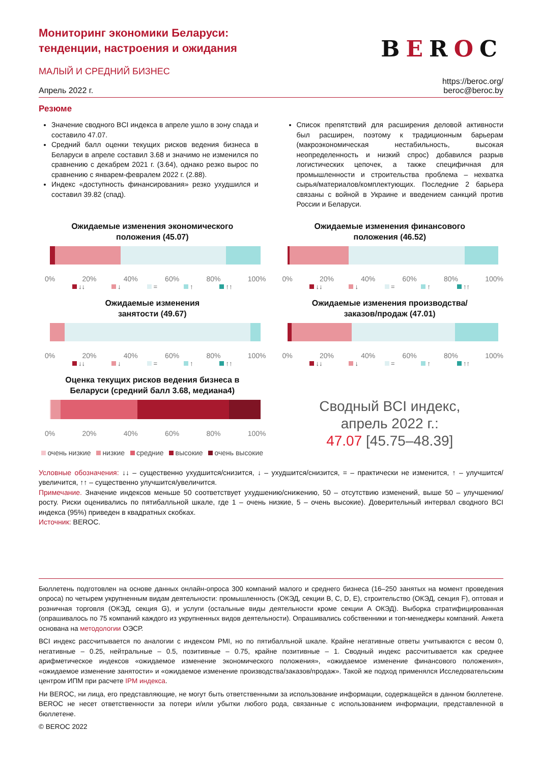Мониторинг экономики Беларуси:
тенденции, настроения и ожидания
МАЛЫЙ И СРЕДНИЙ БИЗНЕС
BEROC
Апрель 2022 г. https://beroc.org/
beroc@beroc.by
Резюме
Значение сводного BCI индекса в апреле ушло в зону спада и составило 47.07.
Средний балл оценки текущих рисков ведения бизнеса в Беларуси в апреле составил 3.68 и значимо не изменился по сравнению с декабрем 2021 г. (3.64), однако резко вырос по сравнению с январем-февралем 2022 г. (2.88).
Индекс «доступность финансирования» резко ухудшился и составил 39.82 (спад).
Список препятствий для расширения деловой активности был расширен, поэтому к традиционным барьерам (макроэкономическая нестабильность, высокая неопределенность и низкий спрос) добавился разрыв логистических цепочек, а также специфичная для промышленности и строительства проблема – нехватка сырья/материалов/комплектующих. Последние 2 барьера связаны с войной в Украине и введением санкций против России и Беларуси.
Ожидаемые изменения экономического
положения (45.07)
0% 20% 40% 60% 80% 100%
↓↓ ↓ = ↑ ↑↑
Ожидаемые изменения финансового
положения (46.52)
0% 20% 40% 60% 80% 100%
↓↓ ↓ = ↑ ↑↑
Ожидаемые изменения
занятости (49.67)
0% 20% 40% 60% 80% 100%
↓↓ ↓ = ↑ ↑↑
Ожидаемые изменения производства/
заказов/продаж (47.01)
0% 20% 40% 60% 80% 100%
↓↓ ↓ = ↑ ↑↑
Оценка текущих рисков ведения бизнеса в
Беларуси (средний балл 3.68, медиана4)
0% 20% 40% 60% 80% 100%
очень низкие низкие средние высокие очень высокие
Сводный BCI индекс,
апрель 2022 г.:
47.07 [45.75–48.39]
Условные обозначения: ↓↓ – существенно ухудшится/снизится, ↓ – ухудшится/снизится, = – практически не изменится, ↑ – улучшится/увеличится, ↑↑ – существенно улучшится/увеличится.
Примечание. Значение индексов меньше 50 соответствует ухудшению/снижению, 50 – отсутствию изменений, выше 50 – улучшению/росту. Риски оценивались по пятибалльной шкале, где 1 – очень низкие, 5 – очень высокие). Доверительный интервал сводного BCI индекса (95%) приведен в квадратных скобках.
Источник: BEROC.
Бюллетень подготовлен на основе данных онлайн-опроса 300 компаний малого и среднего бизнеса (16–250 занятых на момент проведения опроса) по четырем укрупненным видам деятельности: промышленность (ОКЭД, секции B, C, D, E), строительство (ОКЭД, секция F), оптовая и розничная торговля (ОКЭД, секция G), и услуги (остальные виды деятельности кроме секции A ОКЭД). Выборка стратифицированная (опрашивалось по 75 компаний каждого из укрупненных видов деятельности). Опрашивались собственники и топ-менеджеры компаний. Анкета основана на методологии ОЭСР.
BCI индекс рассчитывается по аналогии с индексом PMI, но по пятибалльной шкале. Крайне негативные ответы учитываются с весом 0, негативные – 0.25, нейтральные – 0.5, позитивные – 0.75, крайне позитивные – 1. Сводный индекс рассчитывается как среднее арифметическое индексов «ожидаемое изменение экономического положения», «ожидаемое изменение финансового положения», «ожидаемое изменение занятости» и «ожидаемое изменение производства/заказов/продаж». Такой же подход применялся Исследовательским центром ИПМ при расчете IPM индекса.
Ни BEROC, ни лица, его представляющие, не могут быть ответственными за использование информации, содержащейся в данном бюллетене. BEROC не несет ответственности за потери и/или убытки любого рода, связанные с использованием информации, представленной в бюллетене.
© BEROC 2022